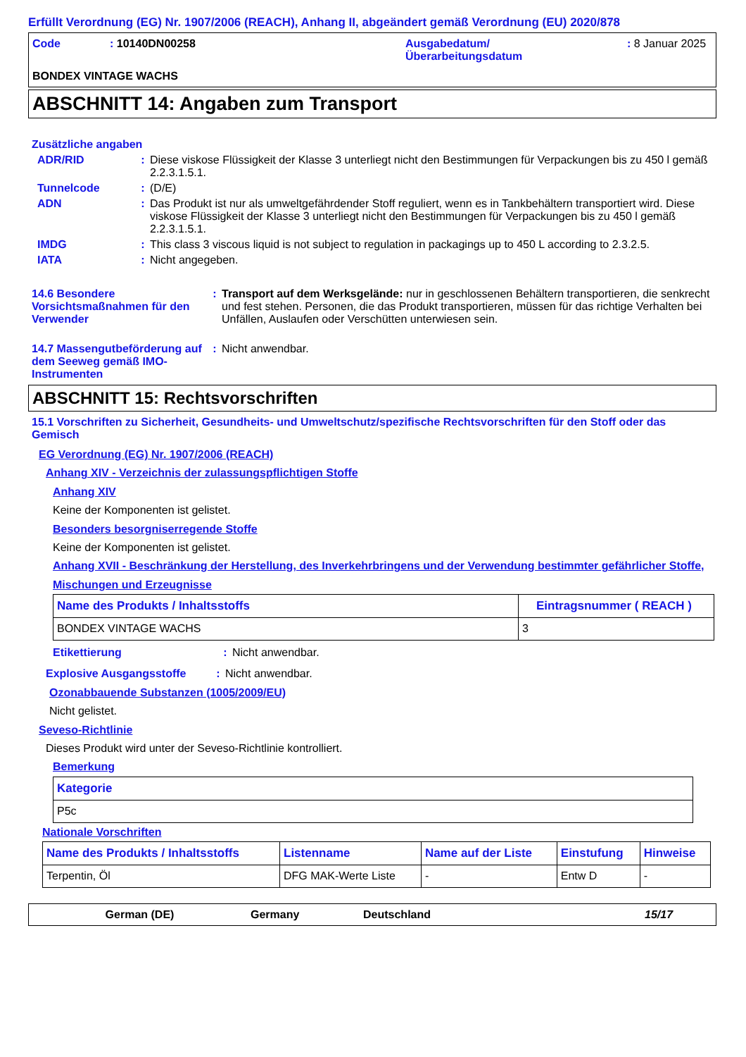Erfüllt Verordnung (EG) Nr. 1907/2006 (REACH), Anhang II, abgeändert gemäß Verordnung (EU) 2020/878
Code : 10140DN00258 Ausgabedatum/
Überarbeitungsdatum
: 8 Januar 2025
BONDEX VINTAGE WACHS
ABSCHNITT 14: Angaben zum Transport
Zusätzliche angaben
ADR/RID : Diese viskose Flüssigkeit der Klasse 3 unterliegt nicht den Bestimmungen für Verpackungen bis zu 450 l gemäß 2.2.3.1.5.1.
Tunnelcode : (D/E)
ADN : Das Produkt ist nur als umweltgefährdender Stoff reguliert, wenn es in Tankbehältern transportiert wird. Diese viskose Flüssigkeit der Klasse 3 unterliegt nicht den Bestimmungen für Verpackungen bis zu 450 l gemäß 2.2.3.1.5.1.
IMDG : This class 3 viscous liquid is not subject to regulation in packagings up to 450 L according to 2.3.2.5.
IATA : Nicht angegeben.
14.6 Besondere Vorsichtsmaßnahmen für den Verwender
: Transport auf dem Werksgelände: nur in geschlossenen Behältern transportieren, die senkrecht und fest stehen. Personen, die das Produkt transportieren, müssen für das richtige Verhalten bei Unfällen, Auslaufen oder Verschütten unterwiesen sein.
14.7 Massengutbeförderung auf dem Seeweg gemäß IMO-Instrumenten
: Nicht anwendbar.
ABSCHNITT 15: Rechtsvorschriften
15.1 Vorschriften zu Sicherheit, Gesundheits- und Umweltschutz/spezifische Rechtsvorschriften für den Stoff oder das Gemisch
EG Verordnung (EG) Nr. 1907/2006 (REACH)
Anhang XIV - Verzeichnis der zulassungspflichtigen Stoffe
Anhang XIV
Keine der Komponenten ist gelistet.
Besonders besorgniserregende Stoffe
Keine der Komponenten ist gelistet.
Anhang XVII - Beschränkung der Herstellung, des Inverkehrbringens und der Verwendung bestimmter gefährlicher Stoffe, Mischungen und Erzeugnisse
| Name des Produkts / Inhaltsstoffs | Eintragsnummer ( REACH ) |
| --- | --- |
| BONDEX VINTAGE WACHS | 3 |
Etikettierung : Nicht anwendbar.
Explosive Ausgangsstoffe : Nicht anwendbar.
Ozonabbauende Substanzen (1005/2009/EU)
Nicht gelistet.
Seveso-Richtlinie
Dieses Produkt wird unter der Seveso-Richtlinie kontrolliert.
Bemerkung
| Kategorie |
| --- |
| P5c |
Nationale Vorschriften
| Name des Produkts / Inhaltsstoffs | Listenname | Name auf der Liste | Einstufung | Hinweise |
| --- | --- | --- | --- | --- |
| Terpentin, Öl | DFG MAK-Werte Liste | - | Entw D | - |
German (DE) Germany Deutschland 15/17